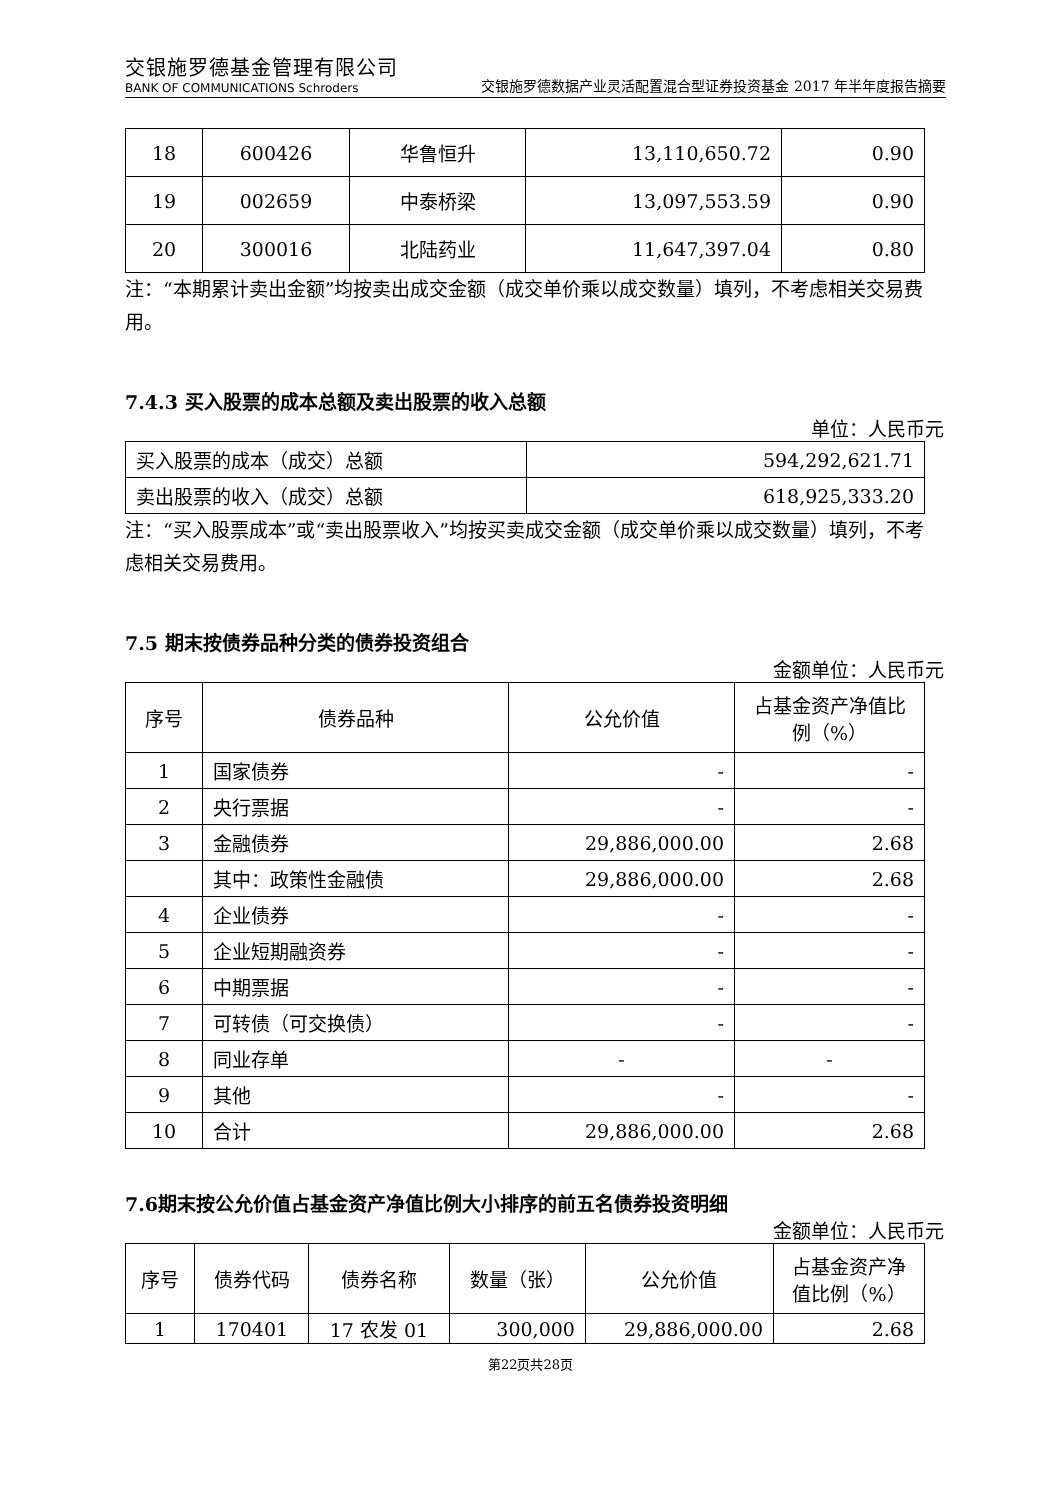交银施罗德基金管理有限公司
BANK OF COMMUNICATIONS Schroders
交银施罗德数据产业灵活配置混合型证券投资基金 2017 年半年度报告摘要
| 18 | 600426 | 华鲁恒升 | 13,110,650.72 | 0.90 |
| 19 | 002659 | 中泰桥梁 | 13,097,553.59 | 0.90 |
| 20 | 300016 | 北陆药业 | 11,647,397.04 | 0.80 |
注：“本期累计卖出金额”均按卖出成交金额（成交单价乘以成交数量）填列，不考虑相关交易费用。
7.4.3 买入股票的成本总额及卖出股票的收入总额
单位：人民币元
| 买入股票的成本（成交）总额 | 594,292,621.71 |
| 卖出股票的收入（成交）总额 | 618,925,333.20 |
注：“买入股票成本”或“卖出股票收入”均按买卖成交金额（成交单价乘以成交数量）填列，不考虑相关交易费用。
7.5 期末按债券品种分类的债券投资组合
金额单位：人民币元
| 序号 | 债券品种 | 公允价值 | 占基金资产净值比例（%） |
| --- | --- | --- | --- |
| 1 | 国家债券 | - | - |
| 2 | 央行票据 | - | - |
| 3 | 金融债券 | 29,886,000.00 | 2.68 |
| | 其中：政策性金融债 | 29,886,000.00 | 2.68 |
| 4 | 企业债券 | - | - |
| 5 | 企业短期融资券 | - | - |
| 6 | 中期票据 | - | - |
| 7 | 可转债（可交换债） | - | - |
| 8 | 同业存单 | - | - |
| 9 | 其他 | - | - |
| 10 | 合计 | 29,886,000.00 | 2.68 |
7.6期末按公允价值占基金资产净值比例大小排序的前五名债券投资明细
金额单位：人民币元
| 序号 | 债券代码 | 债券名称 | 数量（张） | 公允价值 | 占基金资产净值比例（%） |
| --- | --- | --- | --- | --- | --- |
| 1 | 170401 | 17 农发 01 | 300,000 | 29,886,000.00 | 2.68 |
第22页共28页